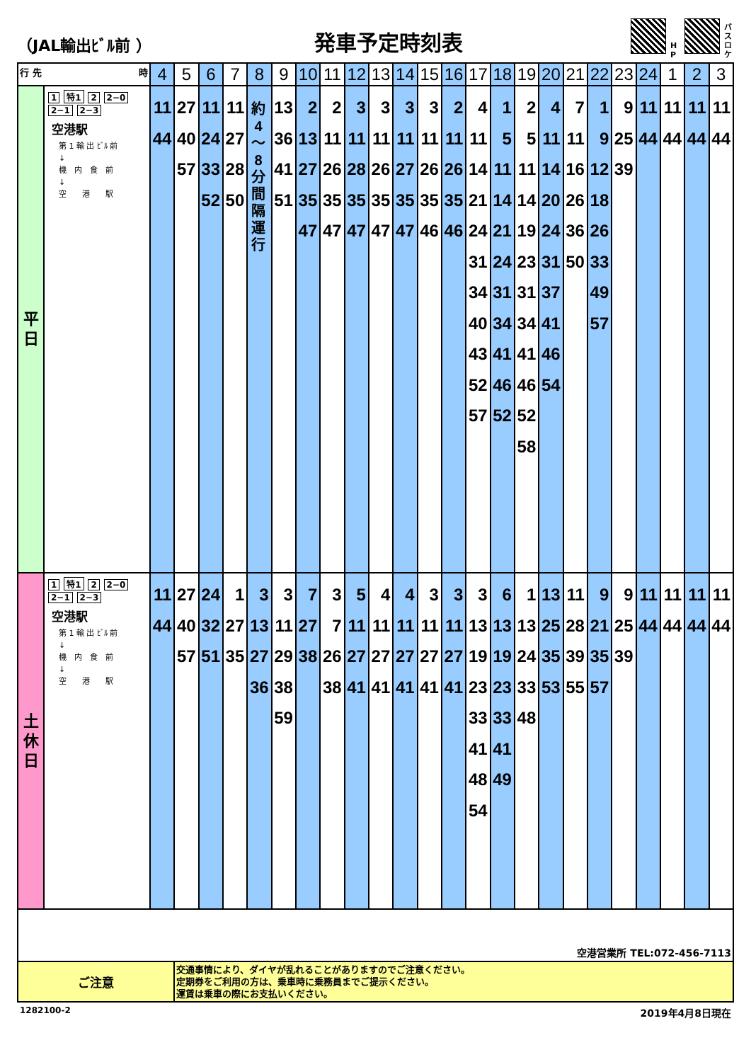（JAL輸出ﾋﾞﾙ前 ）
発車予定時刻表
H
P
バ
ス
ロ
ケ
| 行 先 時 | | 4 | 5 | 6 | 7 | 8 | 9 | 10 | 11 | 12 | 13 | 14 | 15 | 16 | 17 | 18 | 19 | 20 | 21 | 22 | 23 | 24 | 1 | 2 | 3 |
| --- | --- | --- | --- | --- | --- | --- | --- | --- | --- | --- | --- | --- | --- | --- | --- | --- | --- | --- | --- | --- | --- | --- | --- | --- | --- |
| 平 日 | 1 特1 2 2−0 2−1 2−3 空港駅 第 1 輸 出 ﾋﾞﾙ 前 ↓ 機 内 食 前 ↓ 空 港 駅 | 11 44 | 27 40 57 | 11 24 33 52 | 11 27 28 50 | 約 4 〜 8 分 間 隔 運 行 | 13 36 41 51 | 2 13 27 35 47 | 2 11 26 35 47 | 3 11 28 35 47 | 3 11 26 35 47 | 3 11 27 35 47 | 3 11 26 35 46 | 2 11 26 35 46 | 4 11 14 21 24 31 34 40 43 52 57 | 1 5 11 14 21 24 31 34 41 46 52 | 2 5 11 14 19 23 31 34 41 46 52 58 | 4 11 14 20 24 31 37 41 46 54 | 7 11 16 26 36 50 | 1 9 12 18 26 33 49 57 | 9 25 39 | 11 44 | 11 44 | 11 44 | 11 44 |
| 土 休 日 | 1 特1 2 2−0 2−1 2−3 空港駅 第 1 輸 出 ﾋﾞﾙ 前 ↓ 機 内 食 前 ↓ 空 港 駅 | 11 44 | 27 40 57 | 24 32 51 | 1 27 35 | 3 13 27 36 | 3 11 29 38 59 | 7 27 38 | 3 7 26 38 | 5 11 27 41 | 4 11 27 41 | 4 11 27 41 | 3 11 27 41 | 3 11 27 41 | 3 13 19 23 33 41 48 54 | 6 13 19 23 33 41 49 | 1 13 24 33 48 | 13 25 35 53 | 11 28 39 55 | 9 21 35 57 | 9 25 39 | 11 44 | 11 44 | 11 44 | 11 44 |
| 空港営業所 TEL:072-456-7113 | | | | | | | | | | | | | | | | | | | | | | | | | |
| ご注意 | | | 交通事情により、ダイヤが乱れることがありますのでご注意ください。 定期券をご利用の方は、乗車時に乗務員までご提示ください。 運賃は乗車の際にお支払いください。 | | | | | | | | | | | | | | | | | | | | | | |
1282100-2 2019年4月8日現在